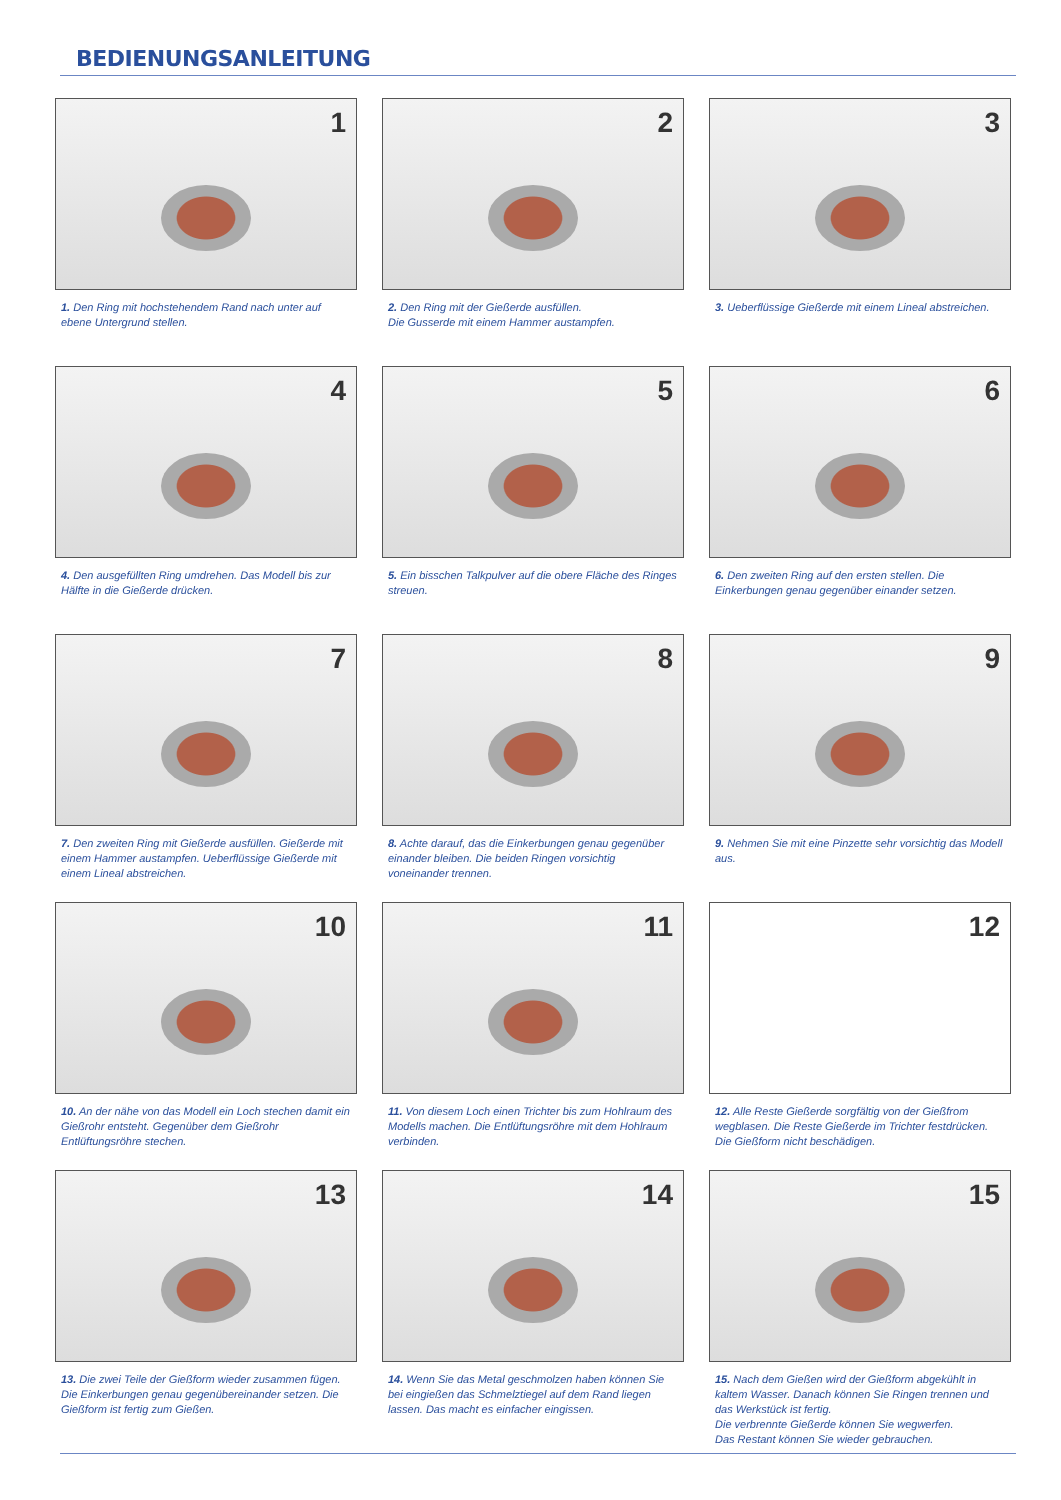BEDIENUNGSANLEITUNG
1
1. Den Ring mit hochstehendem Rand nach unter auf ebene Untergrund stellen.
2
2. Den Ring mit der Gießerde ausfüllen.
Die Gusserde mit einem Hammer austampfen.
3
3. Ueberflüssige Gießerde mit einem Lineal abstreichen.
4
4. Den ausgefüllten Ring umdrehen. Das Modell bis zur Hälfte in die Gießerde drücken.
5
5. Ein bisschen Talkpulver auf die obere Fläche des Ringes streuen.
6
6. Den zweiten Ring auf den ersten stellen. Die Einkerbungen genau gegenüber einander setzen.
7
7. Den zweiten Ring mit Gießerde ausfüllen. Gießerde mit einem Hammer austampfen. Ueberflüssige Gießerde mit einem Lineal abstreichen.
8
8. Achte darauf, das die Einkerbungen genau gegenüber einander bleiben. Die beiden Ringen vorsichtig voneinander trennen.
9
9. Nehmen Sie mit eine Pinzette sehr vorsichtig das Modell aus.
10
10. An der nähe von das Modell ein Loch stechen damit ein Gießrohr entsteht. Gegenüber dem Gießrohr Entlüftungsröhre stechen.
11
11. Von diesem Loch einen Trichter bis zum Hohlraum des Modells machen. Die Entlüftungsröhre mit dem Hohlraum verbinden.
12
12. Alle Reste Gießerde sorgfältig von der Gießfrom wegblasen. Die Reste Gießerde im Trichter festdrücken. Die Gießform nicht beschädigen.
13
13. Die zwei Teile der Gießform wieder zusammen fügen. Die Einkerbungen genau gegenübereinander setzen. Die Gießform ist fertig zum Gießen.
14
14. Wenn Sie das Metal geschmolzen haben können Sie bei eingießen das Schmelztiegel auf dem Rand liegen lassen. Das macht es einfacher eingissen.
15
15. Nach dem Gießen wird der Gießform abgekühlt in kaltem Wasser. Danach können Sie Ringen trennen und das Werkstück ist fertig.
Die verbrennte Gießerde können Sie wegwerfen.
Das Restant können Sie wieder gebrauchen.